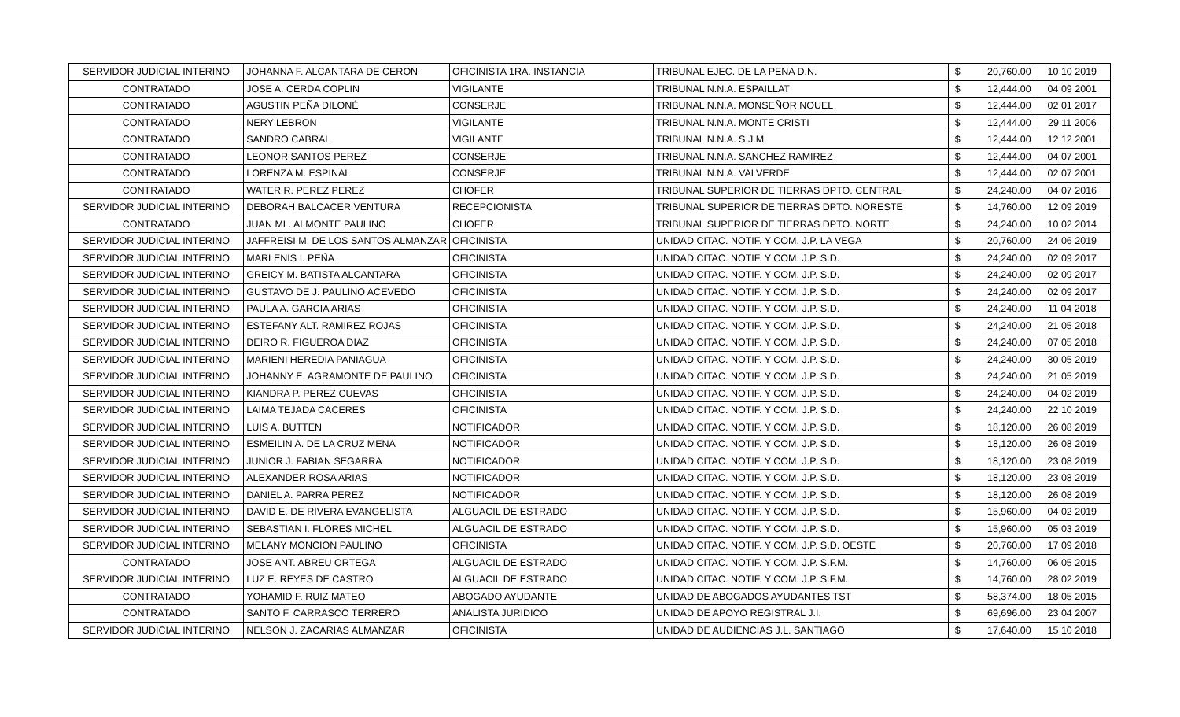| SERVIDOR JUDICIAL INTERINO | JOHANNA F. ALCANTARA DE CERON | OFICINISTA 1RA. INSTANCIA | TRIBUNAL EJEC. DE LA PENA D.N. | $ | 20,760.00 | 10 10 2019 |
| CONTRATADO | JOSE A. CERDA COPLIN | VIGILANTE | TRIBUNAL N.N.A. ESPAILLAT | $ | 12,444.00 | 04 09 2001 |
| CONTRATADO | AGUSTIN PEÑA DILONÉ | CONSERJE | TRIBUNAL N.N.A. MONSEÑOR NOUEL | $ | 12,444.00 | 02 01 2017 |
| CONTRATADO | NERY LEBRON | VIGILANTE | TRIBUNAL N.N.A. MONTE CRISTI | $ | 12,444.00 | 29 11 2006 |
| CONTRATADO | SANDRO CABRAL | VIGILANTE | TRIBUNAL N.N.A. S.J.M. | $ | 12,444.00 | 12 12 2001 |
| CONTRATADO | LEONOR SANTOS PEREZ | CONSERJE | TRIBUNAL N.N.A. SANCHEZ RAMIREZ | $ | 12,444.00 | 04 07 2001 |
| CONTRATADO | LORENZA M. ESPINAL | CONSERJE | TRIBUNAL N.N.A. VALVERDE | $ | 12,444.00 | 02 07 2001 |
| CONTRATADO | WATER R. PEREZ PEREZ | CHOFER | TRIBUNAL SUPERIOR DE TIERRAS DPTO. CENTRAL | $ | 24,240.00 | 04 07 2016 |
| SERVIDOR JUDICIAL INTERINO | DEBORAH BALCACER VENTURA | RECEPCIONISTA | TRIBUNAL SUPERIOR DE TIERRAS DPTO. NORESTE | $ | 14,760.00 | 12 09 2019 |
| CONTRATADO | JUAN ML. ALMONTE PAULINO | CHOFER | TRIBUNAL SUPERIOR DE TIERRAS DPTO. NORTE | $ | 24,240.00 | 10 02 2014 |
| SERVIDOR JUDICIAL INTERINO | JAFFREISI M. DE LOS SANTOS ALMANZAR | OFICINISTA | UNIDAD CITAC. NOTIF. Y COM. J.P. LA VEGA | $ | 20,760.00 | 24 06 2019 |
| SERVIDOR JUDICIAL INTERINO | MARLENIS I. PEÑA | OFICINISTA | UNIDAD CITAC. NOTIF. Y COM. J.P. S.D. | $ | 24,240.00 | 02 09 2017 |
| SERVIDOR JUDICIAL INTERINO | GREICY M. BATISTA ALCANTARA | OFICINISTA | UNIDAD CITAC. NOTIF. Y COM. J.P. S.D. | $ | 24,240.00 | 02 09 2017 |
| SERVIDOR JUDICIAL INTERINO | GUSTAVO DE J. PAULINO ACEVEDO | OFICINISTA | UNIDAD CITAC. NOTIF. Y COM. J.P. S.D. | $ | 24,240.00 | 02 09 2017 |
| SERVIDOR JUDICIAL INTERINO | PAULA A. GARCIA ARIAS | OFICINISTA | UNIDAD CITAC. NOTIF. Y COM. J.P. S.D. | $ | 24,240.00 | 11 04 2018 |
| SERVIDOR JUDICIAL INTERINO | ESTEFANY ALT. RAMIREZ ROJAS | OFICINISTA | UNIDAD CITAC. NOTIF. Y COM. J.P. S.D. | $ | 24,240.00 | 21 05 2018 |
| SERVIDOR JUDICIAL INTERINO | DEIRO R. FIGUEROA DIAZ | OFICINISTA | UNIDAD CITAC. NOTIF. Y COM. J.P. S.D. | $ | 24,240.00 | 07 05 2018 |
| SERVIDOR JUDICIAL INTERINO | MARIENI HEREDIA PANIAGUA | OFICINISTA | UNIDAD CITAC. NOTIF. Y COM. J.P. S.D. | $ | 24,240.00 | 30 05 2019 |
| SERVIDOR JUDICIAL INTERINO | JOHANNY E. AGRAMONTE DE PAULINO | OFICINISTA | UNIDAD CITAC. NOTIF. Y COM. J.P. S.D. | $ | 24,240.00 | 21 05 2019 |
| SERVIDOR JUDICIAL INTERINO | KIANDRA P. PEREZ CUEVAS | OFICINISTA | UNIDAD CITAC. NOTIF. Y COM. J.P. S.D. | $ | 24,240.00 | 04 02 2019 |
| SERVIDOR JUDICIAL INTERINO | LAIMA TEJADA CACERES | OFICINISTA | UNIDAD CITAC. NOTIF. Y COM. J.P. S.D. | $ | 24,240.00 | 22 10 2019 |
| SERVIDOR JUDICIAL INTERINO | LUIS A. BUTTEN | NOTIFICADOR | UNIDAD CITAC. NOTIF. Y COM. J.P. S.D. | $ | 18,120.00 | 26 08 2019 |
| SERVIDOR JUDICIAL INTERINO | ESMEILIN A. DE LA CRUZ MENA | NOTIFICADOR | UNIDAD CITAC. NOTIF. Y COM. J.P. S.D. | $ | 18,120.00 | 26 08 2019 |
| SERVIDOR JUDICIAL INTERINO | JUNIOR J. FABIAN SEGARRA | NOTIFICADOR | UNIDAD CITAC. NOTIF. Y COM. J.P. S.D. | $ | 18,120.00 | 23 08 2019 |
| SERVIDOR JUDICIAL INTERINO | ALEXANDER ROSA ARIAS | NOTIFICADOR | UNIDAD CITAC. NOTIF. Y COM. J.P. S.D. | $ | 18,120.00 | 23 08 2019 |
| SERVIDOR JUDICIAL INTERINO | DANIEL A. PARRA PEREZ | NOTIFICADOR | UNIDAD CITAC. NOTIF. Y COM. J.P. S.D. | $ | 18,120.00 | 26 08 2019 |
| SERVIDOR JUDICIAL INTERINO | DAVID E. DE RIVERA EVANGELISTA | ALGUACIL DE ESTRADO | UNIDAD CITAC. NOTIF. Y COM. J.P. S.D. | $ | 15,960.00 | 04 02 2019 |
| SERVIDOR JUDICIAL INTERINO | SEBASTIAN I. FLORES MICHEL | ALGUACIL DE ESTRADO | UNIDAD CITAC. NOTIF. Y COM. J.P. S.D. | $ | 15,960.00 | 05 03 2019 |
| SERVIDOR JUDICIAL INTERINO | MELANY MONCION PAULINO | OFICINISTA | UNIDAD CITAC. NOTIF. Y COM. J.P. S.D. OESTE | $ | 20,760.00 | 17 09 2018 |
| CONTRATADO | JOSE ANT. ABREU ORTEGA | ALGUACIL DE ESTRADO | UNIDAD CITAC. NOTIF. Y COM. J.P. S.F.M. | $ | 14,760.00 | 06 05 2015 |
| SERVIDOR JUDICIAL INTERINO | LUZ E. REYES DE CASTRO | ALGUACIL DE ESTRADO | UNIDAD CITAC. NOTIF. Y COM. J.P. S.F.M. | $ | 14,760.00 | 28 02 2019 |
| CONTRATADO | YOHAMID F. RUIZ MATEO | ABOGADO AYUDANTE | UNIDAD DE ABOGADOS AYUDANTES TST | $ | 58,374.00 | 18 05 2015 |
| CONTRATADO | SANTO F. CARRASCO TERRERO | ANALISTA JURIDICO | UNIDAD DE APOYO REGISTRAL J.I. | $ | 69,696.00 | 23 04 2007 |
| SERVIDOR JUDICIAL INTERINO | NELSON J. ZACARIAS ALMANZAR | OFICINISTA | UNIDAD DE AUDIENCIAS J.L. SANTIAGO | $ | 17,640.00 | 15 10 2018 |